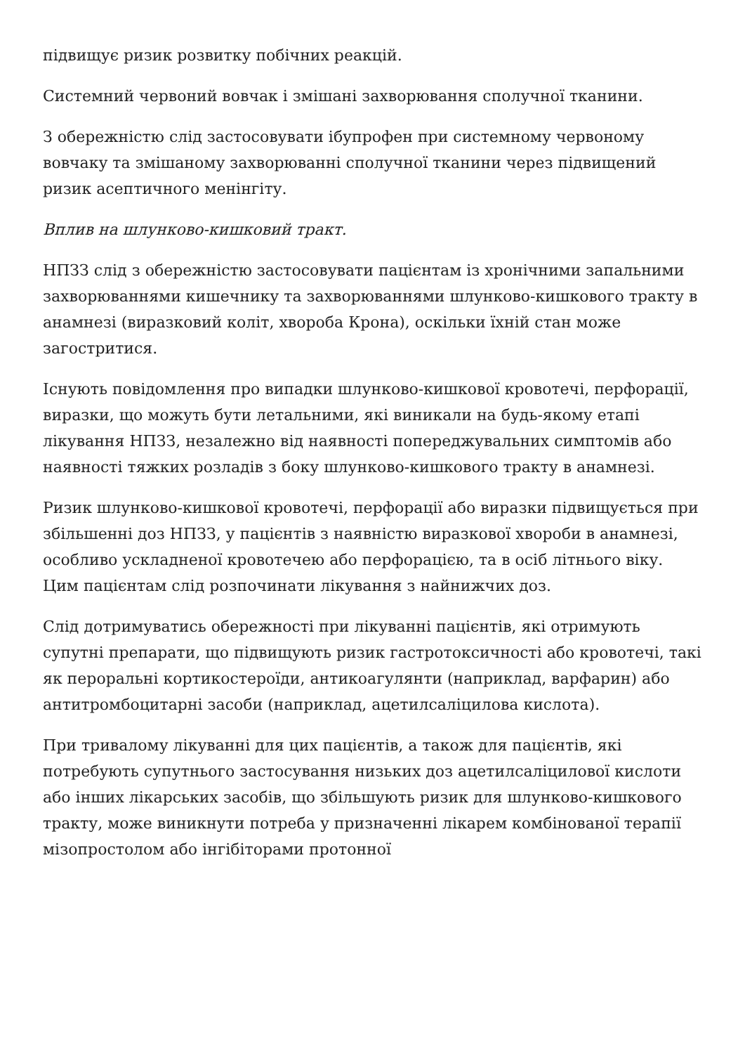підвищує ризик розвитку побічних реакцій.
Системний червоний вовчак і змішані захворювання сполучної тканини.
З обережністю слід застосовувати ібупрофен при системному червоному вовчаку та змішаному захворюванні сполучної тканини через підвищений ризик асептичного менінгіту.
Вплив на шлунково-кишковий тракт.
НПЗЗ слід з обережністю застосовувати пацієнтам із хронічними запальними захворюваннями кишечнику та захворюваннями шлунково-кишкового тракту в анамнезі (виразковий коліт, хвороба Крона), оскільки їхній стан може загостритися.
Існують повідомлення про випадки шлунково-кишкової кровотечі, перфорації, виразки, що можуть бути летальними, які виникали на будь-якому етапі лікування НПЗЗ, незалежно від наявності попереджувальних симптомів або наявності тяжких розладів з боку шлунково-кишкового тракту в анамнезі.
Ризик шлунково-кишкової кровотечі, перфорації або виразки підвищується при збільшенні доз НПЗЗ, у пацієнтів з наявністю виразкової хвороби в анамнезі, особливо ускладненої кровотечею або перфорацією, та в осіб літнього віку. Цим пацієнтам слід розпочинати лікування з найнижчих доз.
Слід дотримуватись обережності при лікуванні пацієнтів, які отримують супутні препарати, що підвищують ризик гастротоксичності або кровотечі, такі як пероральні кортикостероїди, антикоагулянти (наприклад, варфарин) або антитромбоцитарні засоби (наприклад, ацетилсаліцилова кислота).
При тривалому лікуванні для цих пацієнтів, а також для пацієнтів, які потребують супутнього застосування низьких доз ацетилсаліцилової кислоти або інших лікарських засобів, що збільшують ризик для шлунково-кишкового тракту, може виникнути потреба у призначенні лікарем комбінованої терапії мізопростолом або інгібіторами протонної